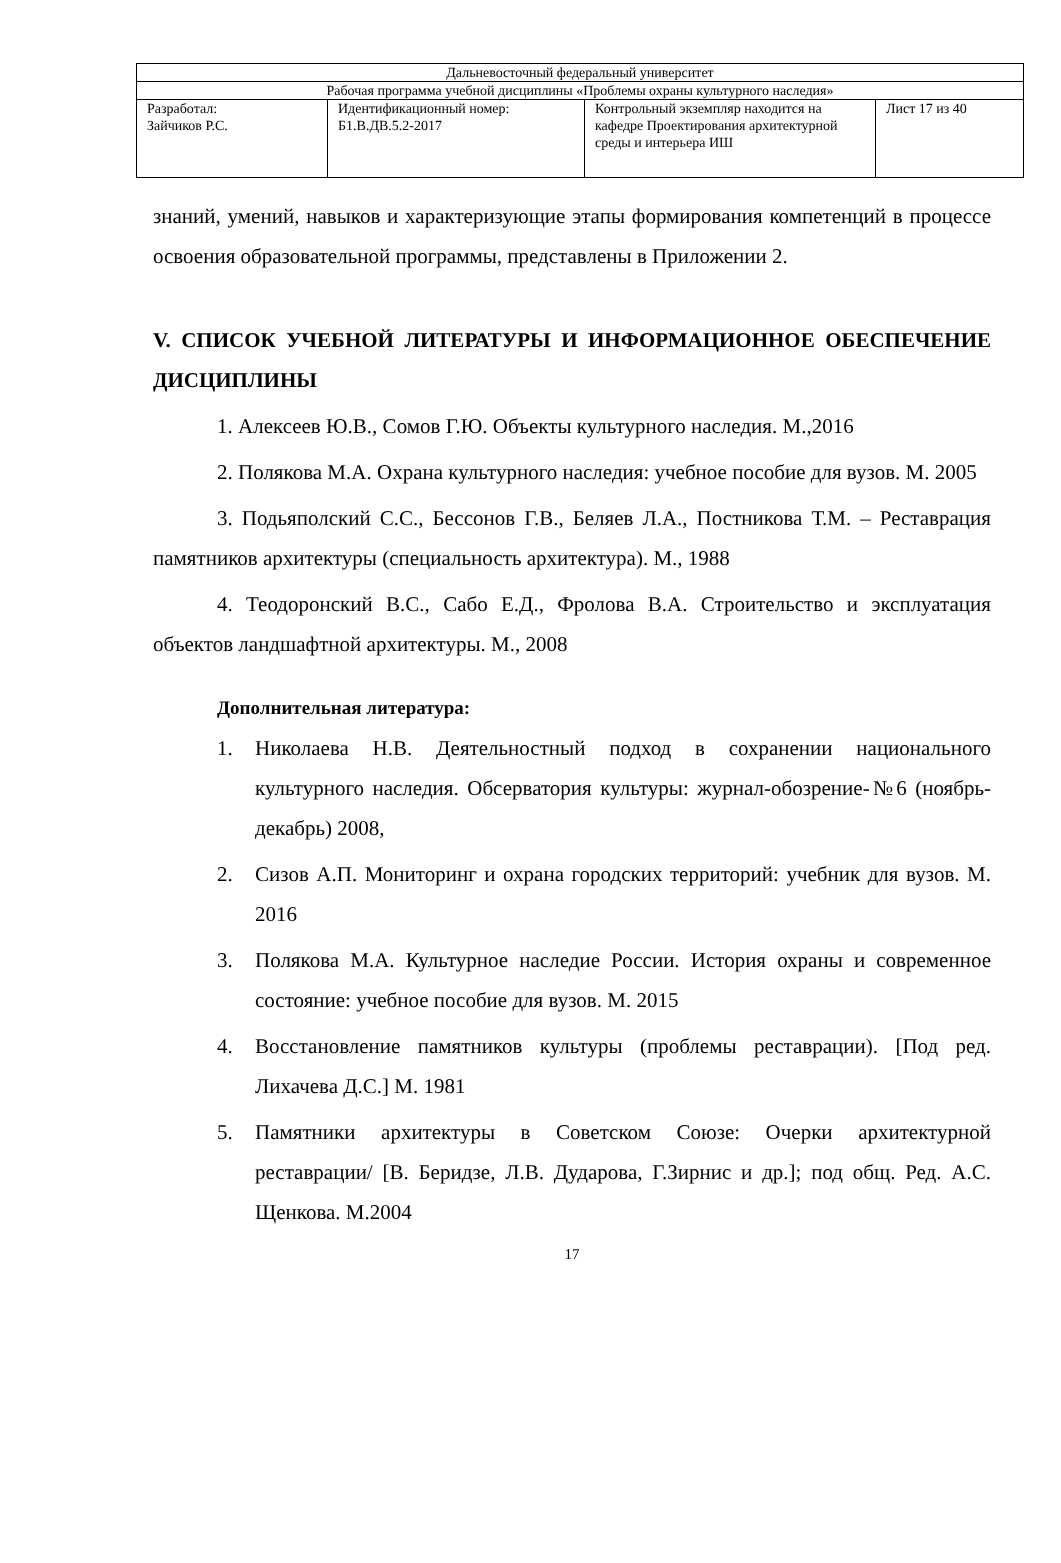| Дальневосточный федеральный университет | | | |
| Рабочая программа учебной дисциплины «Проблемы охраны культурного наследия» | | | |
| Разработал: Зайчиков Р.С. | Идентификационный номер: Б1.В.ДВ.5.2-2017 | Контрольный экземпляр находится на кафедре Проектирования архитектурной среды и интерьера ИШ | Лист 17 из 40 |
знаний, умений, навыков и характеризующие этапы формирования компетенций в процессе освоения образовательной программы, представлены в Приложении 2.
V. СПИСОК УЧЕБНОЙ ЛИТЕРАТУРЫ И ИНФОРМАЦИОННОЕ ОБЕСПЕЧЕНИЕ ДИСЦИПЛИНЫ
1. Алексеев Ю.В., Сомов Г.Ю. Объекты культурного наследия. М.,2016
2. Полякова М.А. Охрана культурного наследия: учебное пособие для вузов. М. 2005
3. Подьяполский С.С., Бессонов Г.В., Беляев Л.А., Постникова Т.М. – Реставрация памятников архитектуры (специальность архитектура). М., 1988
4. Теодоронский В.С., Сабо Е.Д., Фролова В.А. Строительство и эксплуатация объектов ландшафтной архитектуры. М., 2008
Дополнительная литература:
1. Николаева Н.В. Деятельностный подход в сохранении национального культурного наследия. Обсерватория культуры: журнал-обозрение-№6 (ноябрь-декабрь) 2008,
2. Сизов А.П. Мониторинг и охрана городских территорий: учебник для вузов. М. 2016
3. Полякова М.А. Культурное наследие России. История охраны и современное состояние: учебное пособие для вузов. М. 2015
4. Восстановление памятников культуры (проблемы реставрации). [Под ред. Лихачева Д.С.] М. 1981
5. Памятники архитектуры в Советском Союзе: Очерки архитектурной реставрации/ [В. Беридзе, Л.В. Дударова, Г.Зирнис и др.]; под общ. Ред. А.С. Щенкова. М.2004
17